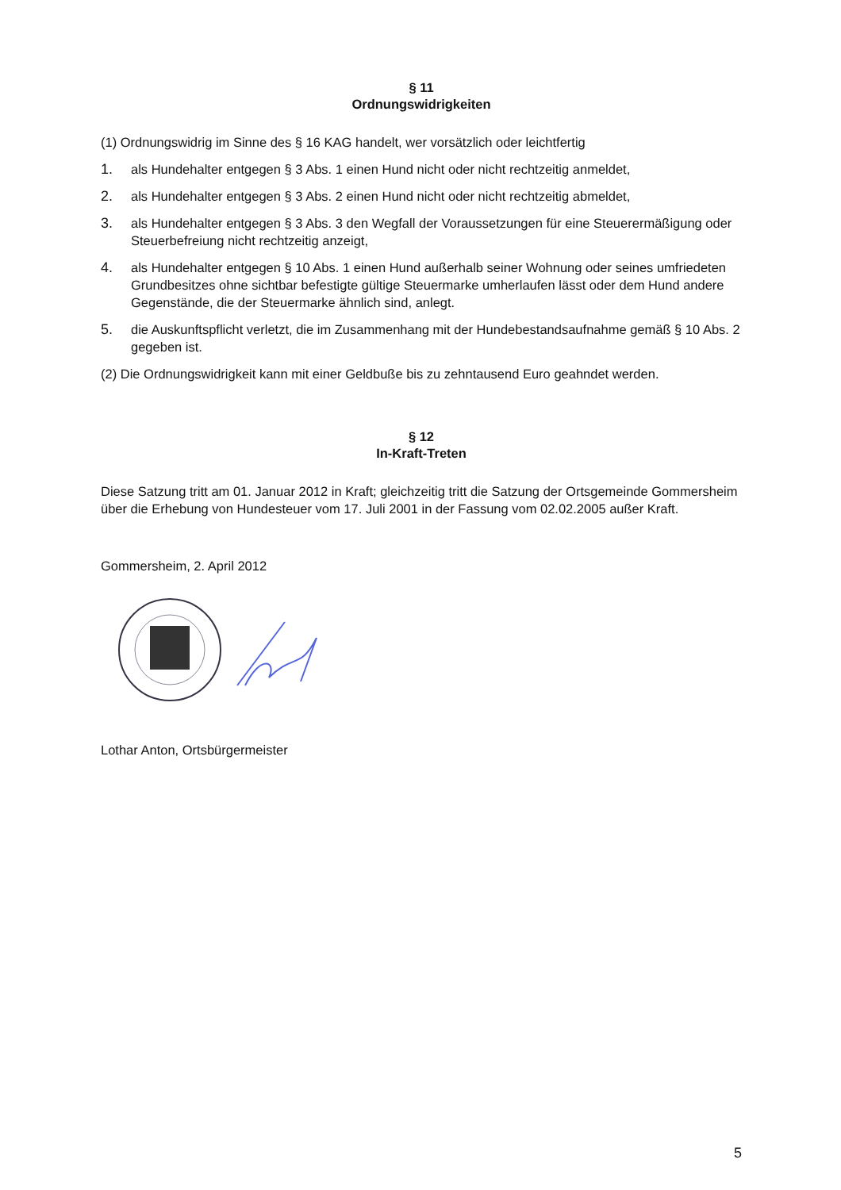§ 11
Ordnungswidrigkeiten
(1) Ordnungswidrig im Sinne des § 16 KAG handelt, wer vorsätzlich oder leichtfertig
1. als Hundehalter entgegen § 3 Abs. 1 einen Hund nicht oder nicht rechtzeitig anmeldet,
2. als Hundehalter entgegen § 3 Abs. 2 einen Hund nicht oder nicht rechtzeitig abmeldet,
3. als Hundehalter entgegen § 3 Abs. 3 den Wegfall der Voraussetzungen für eine Steuerermäßigung oder Steuerbefreiung nicht rechtzeitig anzeigt,
4. als Hundehalter entgegen § 10 Abs. 1 einen Hund außerhalb seiner Wohnung oder seines umfriedeten Grundbesitzes ohne sichtbar befestigte gültige Steuermarke umherlaufen lässt oder dem Hund andere Gegenstände, die der Steuermarke ähnlich sind, anlegt.
5. die Auskunftspflicht verletzt, die im Zusammenhang mit der Hundebestandsaufnahme gemäß § 10 Abs. 2 gegeben ist.
(2) Die Ordnungswidrigkeit kann mit einer Geldbuße bis zu zehntausend Euro geahndet werden.
§ 12
In-Kraft-Treten
Diese Satzung tritt am 01. Januar 2012 in Kraft; gleichzeitig tritt die Satzung der Ortsgemeinde Gommersheim über die Erhebung von Hundesteuer vom 17. Juli 2001 in der Fassung vom 02.02.2005 außer Kraft.
Gommersheim, 2. April 2012
Lothar Anton, Ortsbürgermeister
5